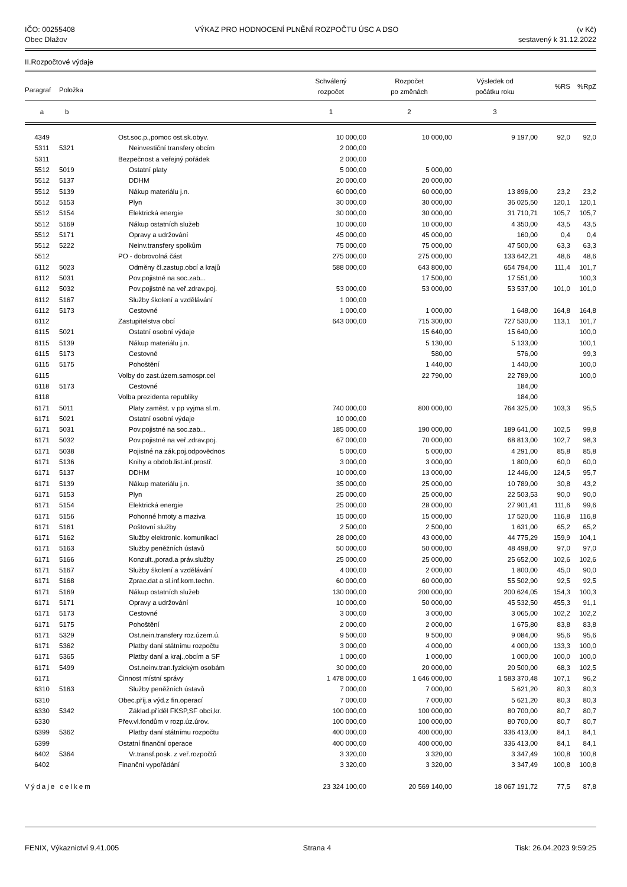IČO: 00255408
Obec Dlažov
VÝKAZ PRO HODNOCENÍ PLNĚNÍ ROZPOČTU ÚSC A DSO
(v Kč)
sestavený k 31.12.2022
II.Rozpočtové výdaje
| Paragraf | Položka | | Schválený rozpočet | Rozpočet po změnách | Výsledek od počátku roku | %RS | %RpZ |
| --- | --- | --- | --- | --- | --- | --- | --- |
| a | b | | 1 | 2 | 3 | | |
| 4349 | | Ost.soc.p.,pomoc ost.sk.obyv. | 10 000,00 | 10 000,00 | 9 197,00 | 92,0 | 92,0 |
| 5311 | 5321 | Neinvestiční transfery obcím | 2 000,00 | | | | |
| 5311 | | Bezpečnost a veřejný pořádek | 2 000,00 | | | | |
| 5512 | 5019 | Ostatní platy | 5 000,00 | 5 000,00 | | | |
| 5512 | 5137 | DDHM | 20 000,00 | 20 000,00 | | | |
| 5512 | 5139 | Nákup materiálu j.n. | 60 000,00 | 60 000,00 | 13 896,00 | 23,2 | 23,2 |
| 5512 | 5153 | Plyn | 30 000,00 | 30 000,00 | 36 025,50 | 120,1 | 120,1 |
| 5512 | 5154 | Elektrická energie | 30 000,00 | 30 000,00 | 31 710,71 | 105,7 | 105,7 |
| 5512 | 5169 | Nákup ostatních služeb | 10 000,00 | 10 000,00 | 4 350,00 | 43,5 | 43,5 |
| 5512 | 5171 | Opravy a udržování | 45 000,00 | 45 000,00 | 160,00 | 0,4 | 0,4 |
| 5512 | 5222 | Neinv.transfery spolkům | 75 000,00 | 75 000,00 | 47 500,00 | 63,3 | 63,3 |
| 5512 | | PO - dobrovolná část | 275 000,00 | 275 000,00 | 133 642,21 | 48,6 | 48,6 |
| 6112 | 5023 | Odměny čl.zastup.obcí a krajů | 588 000,00 | 643 800,00 | 654 794,00 | 111,4 | 101,7 |
| 6112 | 5031 | Pov.pojistné na soc.zab... | | 17 500,00 | 17 551,00 | | 100,3 |
| 6112 | 5032 | Pov.pojistné na veř.zdrav.poj. | 53 000,00 | 53 000,00 | 53 537,00 | 101,0 | 101,0 |
| 6112 | 5167 | Služby školení a vzdělávání | 1 000,00 | | | | |
| 6112 | 5173 | Cestovné | 1 000,00 | 1 000,00 | 1 648,00 | 164,8 | 164,8 |
| 6112 | | Zastupitelstva obcí | 643 000,00 | 715 300,00 | 727 530,00 | 113,1 | 101,7 |
| 6115 | 5021 | Ostatní osobní výdaje | | 15 640,00 | 15 640,00 | | 100,0 |
| 6115 | 5139 | Nákup materiálu j.n. | | 5 130,00 | 5 133,00 | | 100,1 |
| 6115 | 5173 | Cestovné | | 580,00 | 576,00 | | 99,3 |
| 6115 | 5175 | Pohoštění | | 1 440,00 | 1 440,00 | | 100,0 |
| 6115 | | Volby do zast.územ.samospr.cel | | 22 790,00 | 22 789,00 | | 100,0 |
| 6118 | 5173 | Cestovné | | | 184,00 | | |
| 6118 | | Volba prezidenta republiky | | | 184,00 | | |
| 6171 | 5011 | Platy zaměst. v pp vyjma sl.m. | 740 000,00 | 800 000,00 | 764 325,00 | 103,3 | 95,5 |
| 6171 | 5021 | Ostatní osobní výdaje | 10 000,00 | | | | |
| 6171 | 5031 | Pov.pojistné na soc.zab... | 185 000,00 | 190 000,00 | 189 641,00 | 102,5 | 99,8 |
| 6171 | 5032 | Pov.pojistné na veř.zdrav.poj. | 67 000,00 | 70 000,00 | 68 813,00 | 102,7 | 98,3 |
| 6171 | 5038 | Pojistné na zák.poj.odpovědnos | 5 000,00 | 5 000,00 | 4 291,00 | 85,8 | 85,8 |
| 6171 | 5136 | Knihy a obdob.list.inf.prostř. | 3 000,00 | 3 000,00 | 1 800,00 | 60,0 | 60,0 |
| 6171 | 5137 | DDHM | 10 000,00 | 13 000,00 | 12 446,00 | 124,5 | 95,7 |
| 6171 | 5139 | Nákup materiálu j.n. | 35 000,00 | 25 000,00 | 10 789,00 | 30,8 | 43,2 |
| 6171 | 5153 | Plyn | 25 000,00 | 25 000,00 | 22 503,53 | 90,0 | 90,0 |
| 6171 | 5154 | Elektrická energie | 25 000,00 | 28 000,00 | 27 901,41 | 111,6 | 99,6 |
| 6171 | 5156 | Pohonné hmoty a maziva | 15 000,00 | 15 000,00 | 17 520,00 | 116,8 | 116,8 |
| 6171 | 5161 | Poštovní služby | 2 500,00 | 2 500,00 | 1 631,00 | 65,2 | 65,2 |
| 6171 | 5162 | Služby elektronic. komunikací | 28 000,00 | 43 000,00 | 44 775,29 | 159,9 | 104,1 |
| 6171 | 5163 | Služby peněžních ústavů | 50 000,00 | 50 000,00 | 48 498,00 | 97,0 | 97,0 |
| 6171 | 5166 | Konzult.,porad.a práv.služby | 25 000,00 | 25 000,00 | 25 652,00 | 102,6 | 102,6 |
| 6171 | 5167 | Služby školení a vzdělávání | 4 000,00 | 2 000,00 | 1 800,00 | 45,0 | 90,0 |
| 6171 | 5168 | Zprac.dat a sl.inf.kom.techn. | 60 000,00 | 60 000,00 | 55 502,90 | 92,5 | 92,5 |
| 6171 | 5169 | Nákup ostatních služeb | 130 000,00 | 200 000,00 | 200 624,05 | 154,3 | 100,3 |
| 6171 | 5171 | Opravy a udržování | 10 000,00 | 50 000,00 | 45 532,50 | 455,3 | 91,1 |
| 6171 | 5173 | Cestovné | 3 000,00 | 3 000,00 | 3 065,00 | 102,2 | 102,2 |
| 6171 | 5175 | Pohoštění | 2 000,00 | 2 000,00 | 1 675,80 | 83,8 | 83,8 |
| 6171 | 5329 | Ost.nein.transfery roz.územ.ú. | 9 500,00 | 9 500,00 | 9 084,00 | 95,6 | 95,6 |
| 6171 | 5362 | Platby daní státnímu rozpočtu | 3 000,00 | 4 000,00 | 4 000,00 | 133,3 | 100,0 |
| 6171 | 5365 | Platby daní a kraj.,obcím a SF | 1 000,00 | 1 000,00 | 1 000,00 | 100,0 | 100,0 |
| 6171 | 5499 | Ost.neinv.tran.fyzickým osobám | 30 000,00 | 20 000,00 | 20 500,00 | 68,3 | 102,5 |
| 6171 | | Činnost místní správy | 1 478 000,00 | 1 646 000,00 | 1 583 370,48 | 107,1 | 96,2 |
| 6310 | 5163 | Služby peněžních ústavů | 7 000,00 | 7 000,00 | 5 621,20 | 80,3 | 80,3 |
| 6310 | | Obec.příj.a výd.z fin.operací | 7 000,00 | 7 000,00 | 5 621,20 | 80,3 | 80,3 |
| 6330 | 5342 | Základ.příděl FKSP,SF obcí,kr. | 100 000,00 | 100 000,00 | 80 700,00 | 80,7 | 80,7 |
| 6330 | | Přev.vl.fondům v rozp.úz.úrov. | 100 000,00 | 100 000,00 | 80 700,00 | 80,7 | 80,7 |
| 6399 | 5362 | Platby daní státnímu rozpočtu | 400 000,00 | 400 000,00 | 336 413,00 | 84,1 | 84,1 |
| 6399 | | Ostatní finanční operace | 400 000,00 | 400 000,00 | 336 413,00 | 84,1 | 84,1 |
| 6402 | 5364 | Vr.transf.posk. z veř.rozpočtů | 3 320,00 | 3 320,00 | 3 347,49 | 100,8 | 100,8 |
| 6402 | | Finanční vypořádání | 3 320,00 | 3 320,00 | 3 347,49 | 100,8 | 100,8 |
| Výdaje celkem | | | 23 324 100,00 | 20 569 140,00 | 18 067 191,72 | 77,5 | 87,8 |
FENIX, Výkaznictví 9.41.005 Strana 4 Tisk: 26.04.2023 9:59:25